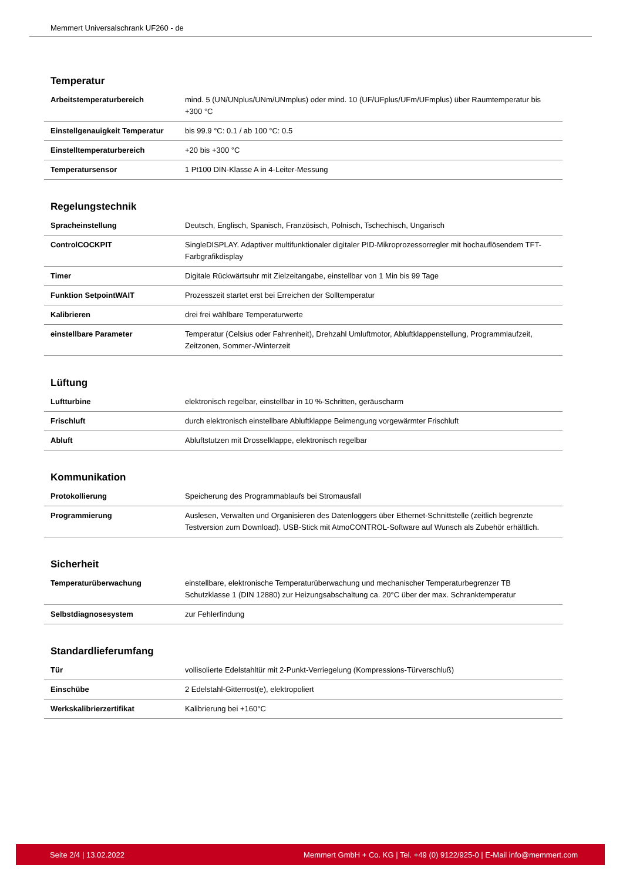Memmert Universalschrank UF260 - de
Temperatur
| Arbeitstemperaturbereich | mind. 5 (UN/UNplus/UNm/UNmplus) oder mind. 10 (UF/UFplus/UFm/UFmplus) über Raumtemperatur bis +300 °C |
| Einstellgenauigkeit Temperatur | bis 99.9 °C: 0.1 / ab 100 °C: 0.5 |
| Einstelltemperaturbereich | +20 bis +300 °C |
| Temperatursensor | 1 Pt100 DIN-Klasse A in 4-Leiter-Messung |
Regelungstechnik
| Spracheinstellung | Deutsch, Englisch, Spanisch, Französisch, Polnisch, Tschechisch, Ungarisch |
| ControlCOCKPIT | SingleDISPLAY. Adaptiver multifunktionaler digitaler PID-Mikroprozessorregler mit hochauflösendem TFT-Farbgrafikdisplay |
| Timer | Digitale Rückwärtsuhr mit Zielzeitangabe, einstellbar von 1 Min bis 99 Tage |
| Funktion SetpointWAIT | Prozesszeit startet erst bei Erreichen der Solltemperatur |
| Kalibrieren | drei frei wählbare Temperaturwerte |
| einstellbare Parameter | Temperatur (Celsius oder Fahrenheit), Drehzahl Umluftmotor, Abluftklappenstellung, Programmlaufzeit, Zeitzonen, Sommer-/Winterzeit |
Lüftung
| Luftturbine | elektronisch regelbar, einstellbar in 10 %-Schritten, geräuscharm |
| Frischluft | durch elektronisch einstellbare Abluftklappe Beimengung vorgewärmter Frischluft |
| Abluft | Abluftstutzen mit Drosselklappe, elektronisch regelbar |
Kommunikation
| Protokollierung | Speicherung des Programmablaufs bei Stromausfall |
| Programmierung | Auslesen, Verwalten und Organisieren des Datenloggers über Ethernet-Schnittstelle (zeitlich begrenzte Testversion zum Download). USB-Stick mit AtmoCONTROL-Software auf Wunsch als Zubehör erhältlich. |
Sicherheit
| Temperaturüberwachung | einstellbare, elektronische Temperaturüberwachung und mechanischer Temperaturbegrenzer TB Schutzklasse 1 (DIN 12880) zur Heizungsabschaltung ca. 20°C über der max. Schranktemperatur |
| Selbstdiagnosesystem | zur Fehlerfindung |
Standardlieferumfang
| Tür | vollisolierte Edelstahltür mit 2-Punkt-Verriegelung (Kompressions-Türverschluß) |
| Einschübe | 2 Edelstahl-Gitterrost(e), elektropoliert |
| Werkskalibrierzertifikat | Kalibrierung bei +160°C |
Seite 2/4 | 13.02.2022 Memmert GmbH + Co. KG | Tel. +49 (0) 9122/925-0 | E-Mail info@memmert.com